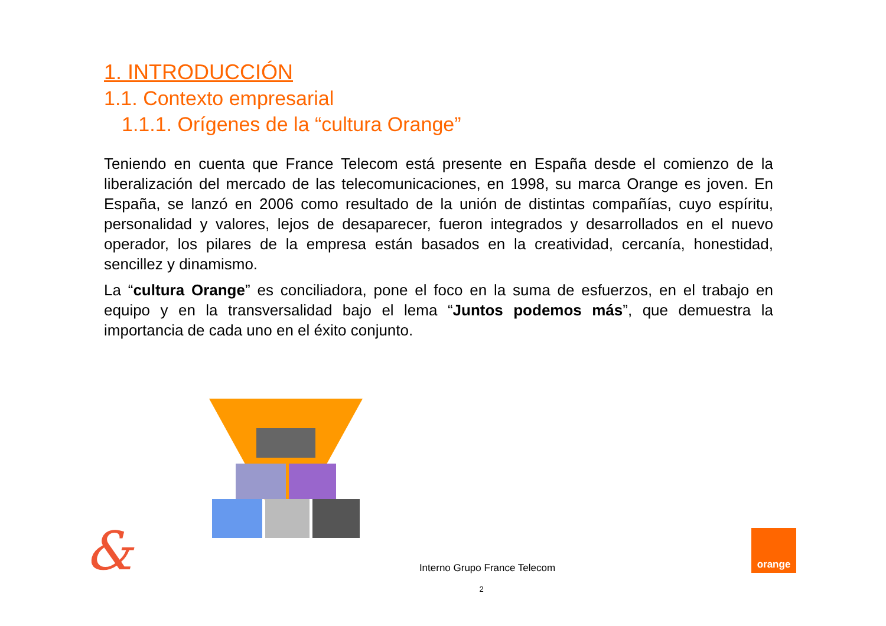1. INTRODUCCIÓN
1.1. Contexto empresarial
1.1.1. Orígenes de la “cultura Orange”
Teniendo en cuenta que France Telecom está presente en España desde el comienzo de la liberalización del mercado de las telecomunicaciones, en 1998, su marca Orange es joven. En España, se lanzó en 2006 como resultado de la unión de distintas compañías, cuyo espíritu, personalidad y valores, lejos de desaparecer, fueron integrados y desarrollados en el nuevo operador, los pilares de la empresa están basados en la creatividad, cercanía, honestidad, sencillez y dinamismo.
La “cultura Orange” es conciliadora, pone el foco en la suma de esfuerzos, en el trabajo en equipo y en la transversalidad bajo el lema “Juntos podemos más”, que demuestra la importancia de cada uno en el éxito conjunto.
&
Interno Grupo France Telecom
2
orange